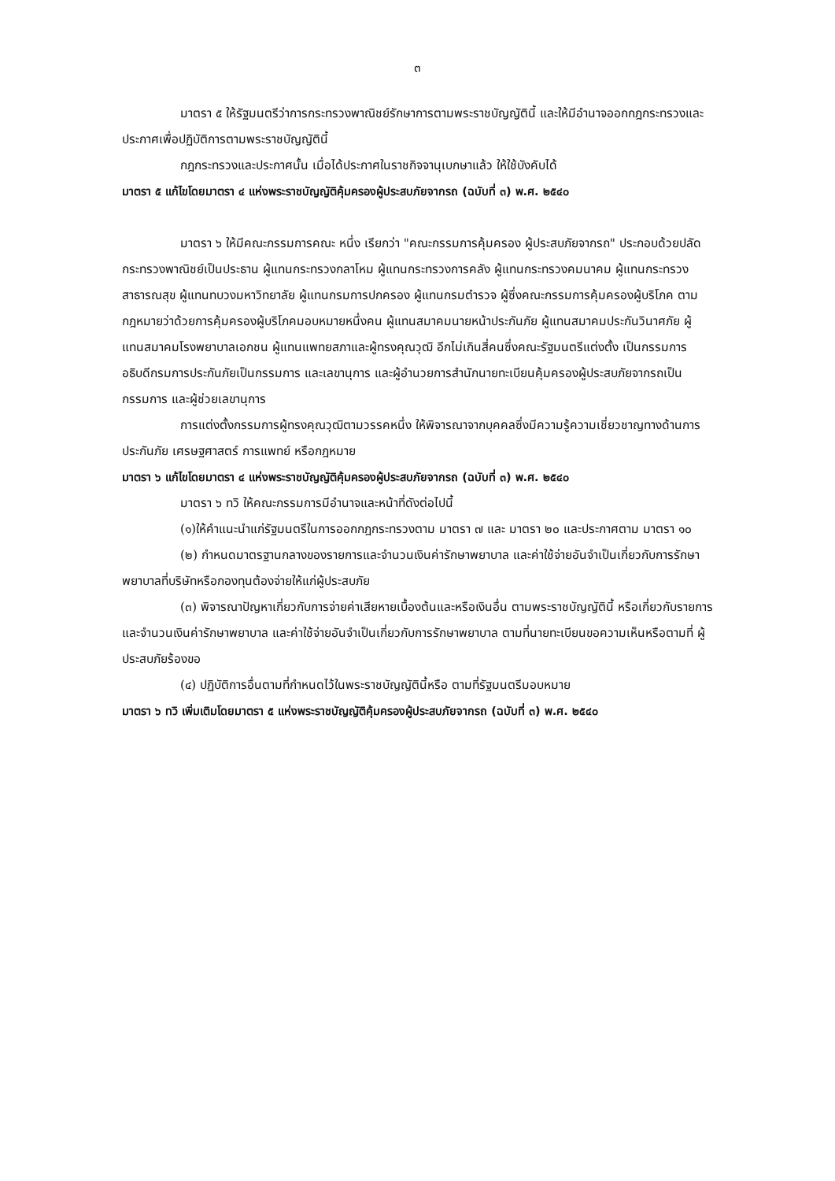๓
มาตรา ๕ ให้รัฐมนตรีว่าการกระทรวงพาณิชย์รักษาการตามพระราชบัญญัตินี้ และให้มีอำนาจออกกฎกระทรวงและ ประกาศเพื่อปฏิบัติการตามพระราชบัญญัตินี้
กฎกระทรวงและประกาศนั้น เมื่อได้ประกาศในราชกิจจานุเบกษาแล้ว ให้ใช้บังคับได้
มาตรา ๕ แก้ไขโดยมาตรา ๔ แห่งพระราชบัญญัติคุ้มครองผู้ประสบภัยจากรถ (ฉบับที่ ๓) พ.ศ. ๒๕๔๐
มาตรา ๖ ให้มีคณะกรรมการคณะ หนึ่ง เรียกว่า "คณะกรรมการคุ้มครอง ผู้ประสบภัยจากรถ" ประกอบด้วยปลัดกระทรวงพาณิชย์เป็นประธาน ผู้แทนกระทรวงกลาโหม ผู้แทนกระทรวงการคลัง ผู้แทนกระทรวงคมนาคม ผู้แทนกระทรวงสาธารณสุข ผู้แทนทบวงมหาวิทยาลัย ผู้แทนกรมการปกครอง ผู้แทนกรมตำรวจ ผู้ซึ่งคณะกรรมการคุ้มครองผู้บริโภค ตามกฎหมายว่าด้วยการคุ้มครองผู้บริโภคมอบหมายหนึ่งคน ผู้แทนสมาคมนายหน้าประกันภัย ผู้แทนสมาคมประกันวินาศภัย ผู้แทนสมาคมโรงพยาบาลเอกชน ผู้แทนแพทยสภาและผู้ทรงคุณวุฒิ อีกไม่เกินสี่คนซึ่งคณะรัฐมนตรีแต่งตั้ง เป็นกรรมการ อธิบดีกรมการประกันภัยเป็นกรรมการ และเลขานุการ และผู้อำนวยการสำนักนายทะเบียนคุ้มครองผู้ประสบภัยจากรถเป็นกรรมการ และผู้ช่วยเลขานุการ
การแต่งตั้งกรรมการผู้ทรงคุณวุฒิตามวรรคหนึ่ง ให้พิจารณาจากบุคคลซึ่งมีความรู้ความเชี่ยวชาญทางด้านการประกันภัย เศรษฐศาสตร์ การแพทย์ หรือกฎหมาย
มาตรา ๖ แก้ไขโดยมาตรา ๔ แห่งพระราชบัญญัติคุ้มครองผู้ประสบภัยจากรถ (ฉบับที่ ๓) พ.ศ. ๒๕๔๐
มาตรา ๖ ทวิ ให้คณะกรรมการมีอำนาจและหน้าที่ดังต่อไปนี้
(๑)ให้คำแนะนำแก่รัฐมนตรีในการออกกฎกระทรวงตาม มาตรา ๗ และ มาตรา ๒๐ และประกาศตาม มาตรา ๑๐
(๒) กำหนดมาตรฐานกลางของรายการและจำนวนเงินค่ารักษาพยาบาล และค่าใช้จ่ายอันจำเป็นเกี่ยวกับการรักษาพยาบาลที่บริษัทหรือกองทุนต้องจ่ายให้แก่ผู้ประสบภัย
(๓) พิจารณาปัญหาเกี่ยวกับการจ่ายค่าเสียหายเบื้องต้นและหรือเงินอื่น ตามพระราชบัญญัตินี้ หรือเกี่ยวกับรายการและจำนวนเงินค่ารักษาพยาบาล และค่าใช้จ่ายอันจำเป็นเกี่ยวกับการรักษาพยาบาล ตามที่นายทะเบียนขอความเห็นหรือตามที่ ผู้ประสบภัยร้องขอ
(๔) ปฏิบัติการอื่นตามที่กำหนดไว้ในพระราชบัญญัตินี้หรือ ตามที่รัฐมนตรีมอบหมาย
มาตรา ๖ ทวิ เพิ่มเติมโดยมาตรา ๕ แห่งพระราชบัญญัติคุ้มครองผู้ประสบภัยจากรถ (ฉบับที่ ๓) พ.ศ. ๒๕๔๐